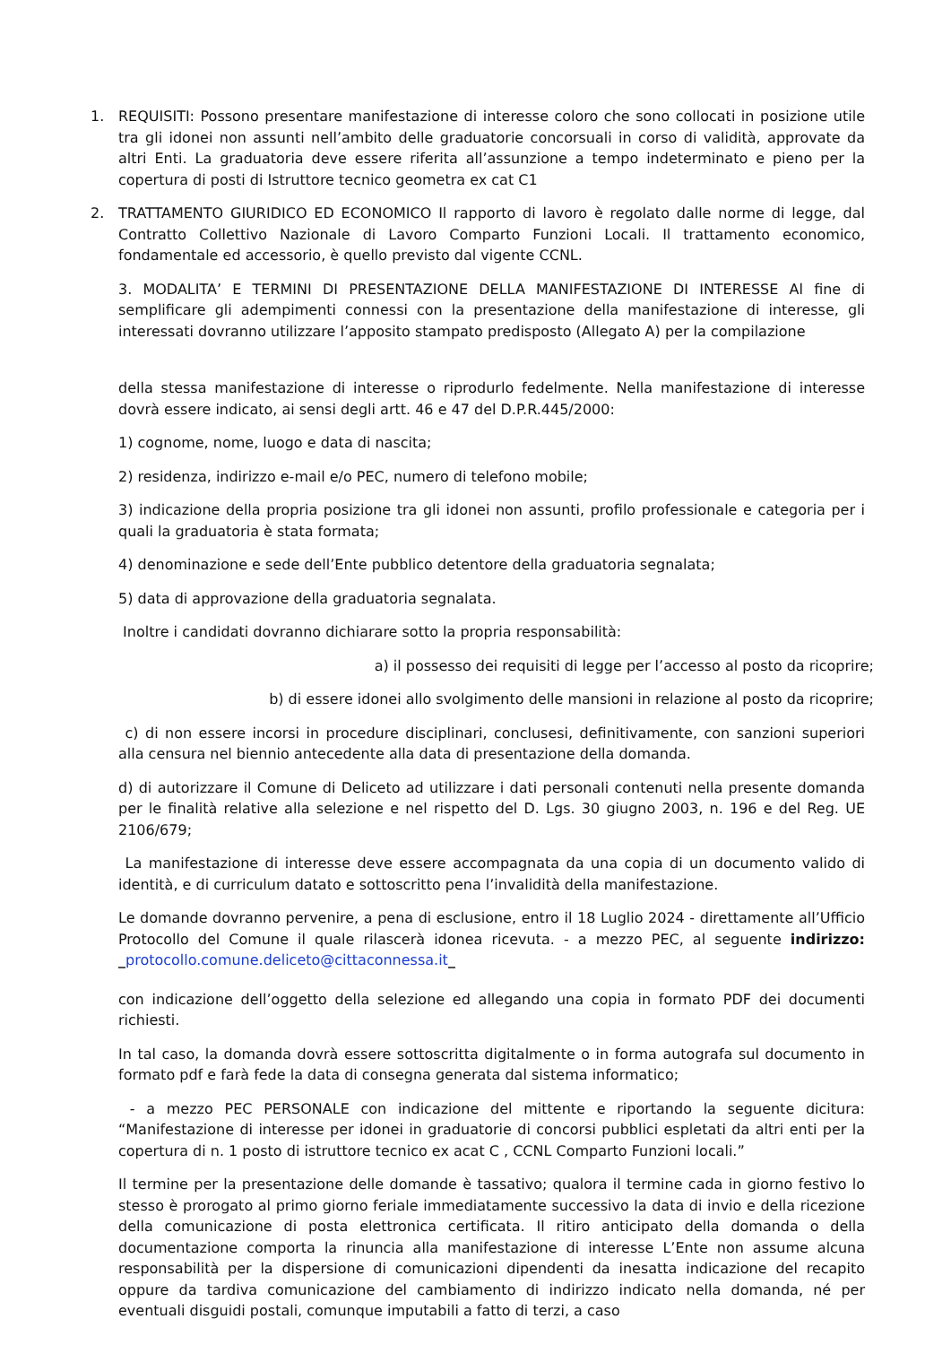1. REQUISITI: Possono presentare manifestazione di interesse coloro che sono collocati in posizione utile tra gli idonei non assunti nell’ambito delle graduatorie concorsuali in corso di validità, approvate da altri Enti. La graduatoria deve essere riferita all’assunzione a tempo indeterminato e pieno per la copertura di posti di Istruttore tecnico geometra ex cat C1
2. TRATTAMENTO GIURIDICO ED ECONOMICO Il rapporto di lavoro è regolato dalle norme di legge, dal Contratto Collettivo Nazionale di Lavoro Comparto Funzioni Locali. Il trattamento economico, fondamentale ed accessorio, è quello previsto dal vigente CCNL.
3. MODALITA’ E TERMINI DI PRESENTAZIONE DELLA MANIFESTAZIONE DI INTERESSE Al fine di semplificare gli adempimenti connessi con la presentazione della manifestazione di interesse, gli interessati dovranno utilizzare l’apposito stampato predisposto (Allegato A) per la compilazione
della stessa manifestazione di interesse o riprodurlo fedelmente. Nella manifestazione di interesse dovrà essere indicato, ai sensi degli artt. 46 e 47 del D.P.R.445/2000:
1) cognome, nome, luogo e data di nascita;
2) residenza, indirizzo e-mail e/o PEC, numero di telefono mobile;
3) indicazione della propria posizione tra gli idonei non assunti, profilo professionale e categoria per i quali la graduatoria è stata formata;
4) denominazione e sede dell’Ente pubblico detentore della graduatoria segnalata;
5) data di approvazione della graduatoria segnalata.
Inoltre i candidati dovranno dichiarare sotto la propria responsabilità:
a) il possesso dei requisiti di legge per l’accesso al posto da ricoprire;
b) di essere idonei allo svolgimento delle mansioni in relazione al posto da ricoprire;
c) di non essere incorsi in procedure disciplinari, conclusesi, definitivamente, con sanzioni superiori alla censura nel biennio antecedente alla data di presentazione della domanda.
d) di autorizzare il Comune di Deliceto ad utilizzare i dati personali contenuti nella presente domanda per le finalità relative alla selezione e nel rispetto del D. Lgs. 30 giugno 2003, n. 196 e del Reg. UE 2106/679;
La manifestazione di interesse deve essere accompagnata da una copia di un documento valido di identità, e di curriculum datato e sottoscritto pena l’invalidità della manifestazione.
Le domande dovranno pervenire, a pena di esclusione, entro il 18 Luglio 2024 - direttamente all’Ufficio Protocollo del Comune il quale rilascerà idonea ricevuta. - a mezzo PEC, al seguente indirizzo: _protocollo.comune.deliceto@cittaconnessa.it_
con indicazione dell’oggetto della selezione ed allegando una copia in formato PDF dei documenti richiesti.
In tal caso, la domanda dovrà essere sottoscritta digitalmente o in forma autografa sul documento in formato pdf e farà fede la data di consegna generata dal sistema informatico;
- a mezzo PEC PERSONALE con indicazione del mittente e riportando la seguente dicitura: “Manifestazione di interesse per idonei in graduatorie di concorsi pubblici espletati da altri enti per la copertura di n. 1 posto di istruttore tecnico ex acat C , CCNL Comparto Funzioni locali.”
Il termine per la presentazione delle domande è tassativo; qualora il termine cada in giorno festivo lo stesso è prorogato al primo giorno feriale immediatamente successivo la data di invio e della ricezione della comunicazione di posta elettronica certificata. Il ritiro anticipato della domanda o della documentazione comporta la rinuncia alla manifestazione di interesse L’Ente non assume alcuna responsabilità per la dispersione di comunicazioni dipendenti da inesatta indicazione del recapito oppure da tardiva comunicazione del cambiamento di indirizzo indicato nella domanda, né per eventuali disguidi postali, comunque imputabili a fatto di terzi, a caso